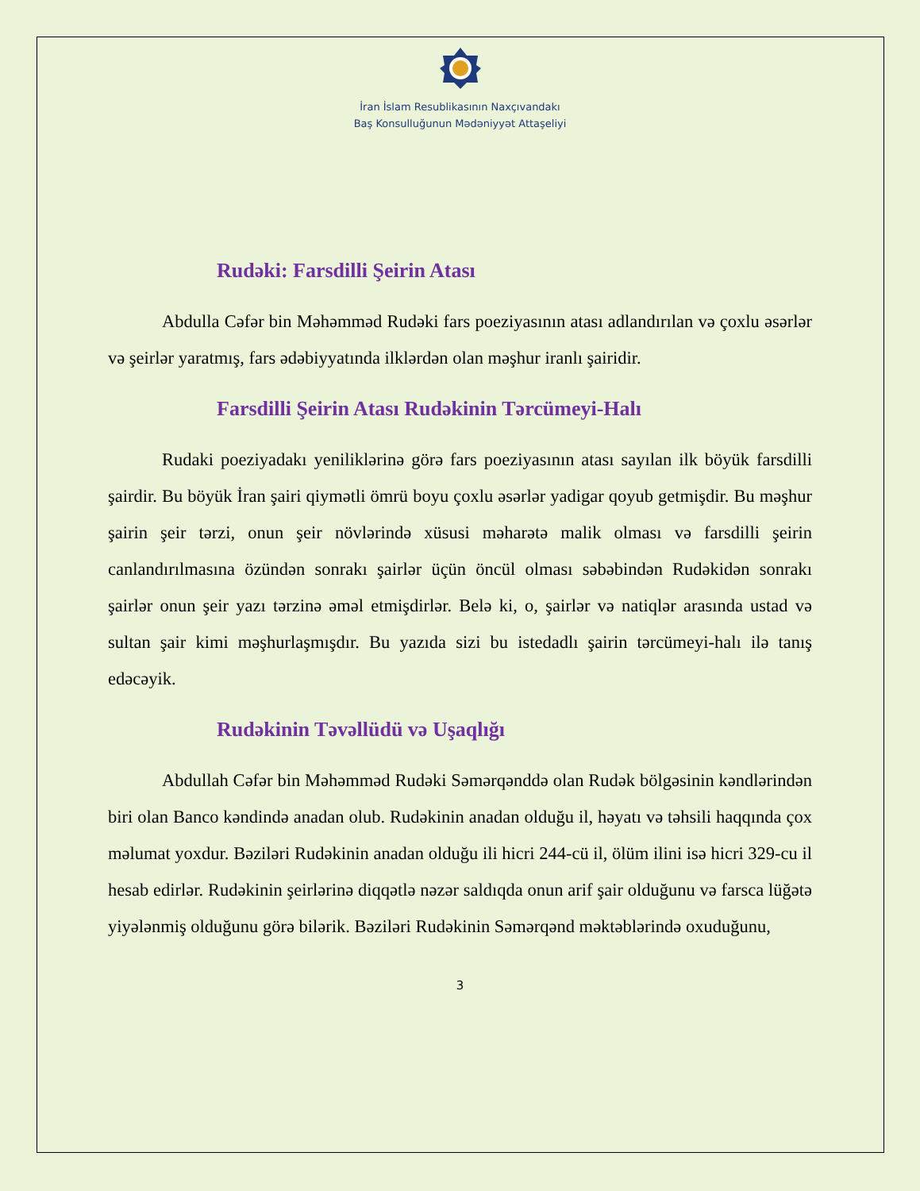İran İslam Resublikasının Naxçıvandakı
Baş Konsulluğunun Mədəniyyət Attaşeliyi
Rudəki: Farsdilli Şeirin Atası
Abdulla Cəfər bin Məhəmməd Rudəki fars poeziyasının atası adlandırılan və çoxlu əsərlər və şeirlər yaratmış, fars ədəbiyyatında ilklərdən olan məşhur iranlı şairidir.
Farsdilli Şeirin Atası Rudəkinin Tərcümeyi-Halı
Rudaki poeziyadakı yeniliklərinə görə fars poeziyasının atası sayılan ilk böyük farsdilli şairdir. Bu böyük İran şairi qiymətli ömrü boyu çoxlu əsərlər yadigar qoyub getmişdir. Bu məşhur şairin şeir tərzi, onun şeir növlərində xüsusi məharətə malik olması və farsdilli şeirin canlandırılmasına özündən sonrakı şairlər üçün öncül olması səbəbindən Rudəkidən sonrakı şairlər onun şeir yazı tərzinə əməl etmişdirlər. Belə ki, o, şairlər və natiqlər arasında ustad və sultan şair kimi məşhurlaşmışdır. Bu yazıda sizi bu istedadlı şairin tərcümeyi-halı ilə tanış edəcəyik.
Rudəkinin Təvəllüdü və Uşaqlığı
Abdullah Cəfər bin Məhəmməd Rudəki Səmərqənddə olan Rudək bölgəsinin kəndlərindən biri olan Banco kəndində anadan olub. Rudəkinin anadan olduğu il, həyatı və təhsili haqqında çox məlumat yoxdur. Bəziləri Rudəkinin anadan olduğu ili hicri 244-cü il, ölüm ilini isə hicri 329-cu il hesab edirlər. Rudəkinin şeirlərinə diqqətlə nəzər saldıqda onun arif şair olduğunu və farsca lüğətə yiyələnmiş olduğunu görə bilərik. Bəziləri Rudəkinin Səmərqənd məktəblərində oxuduğunu,
3